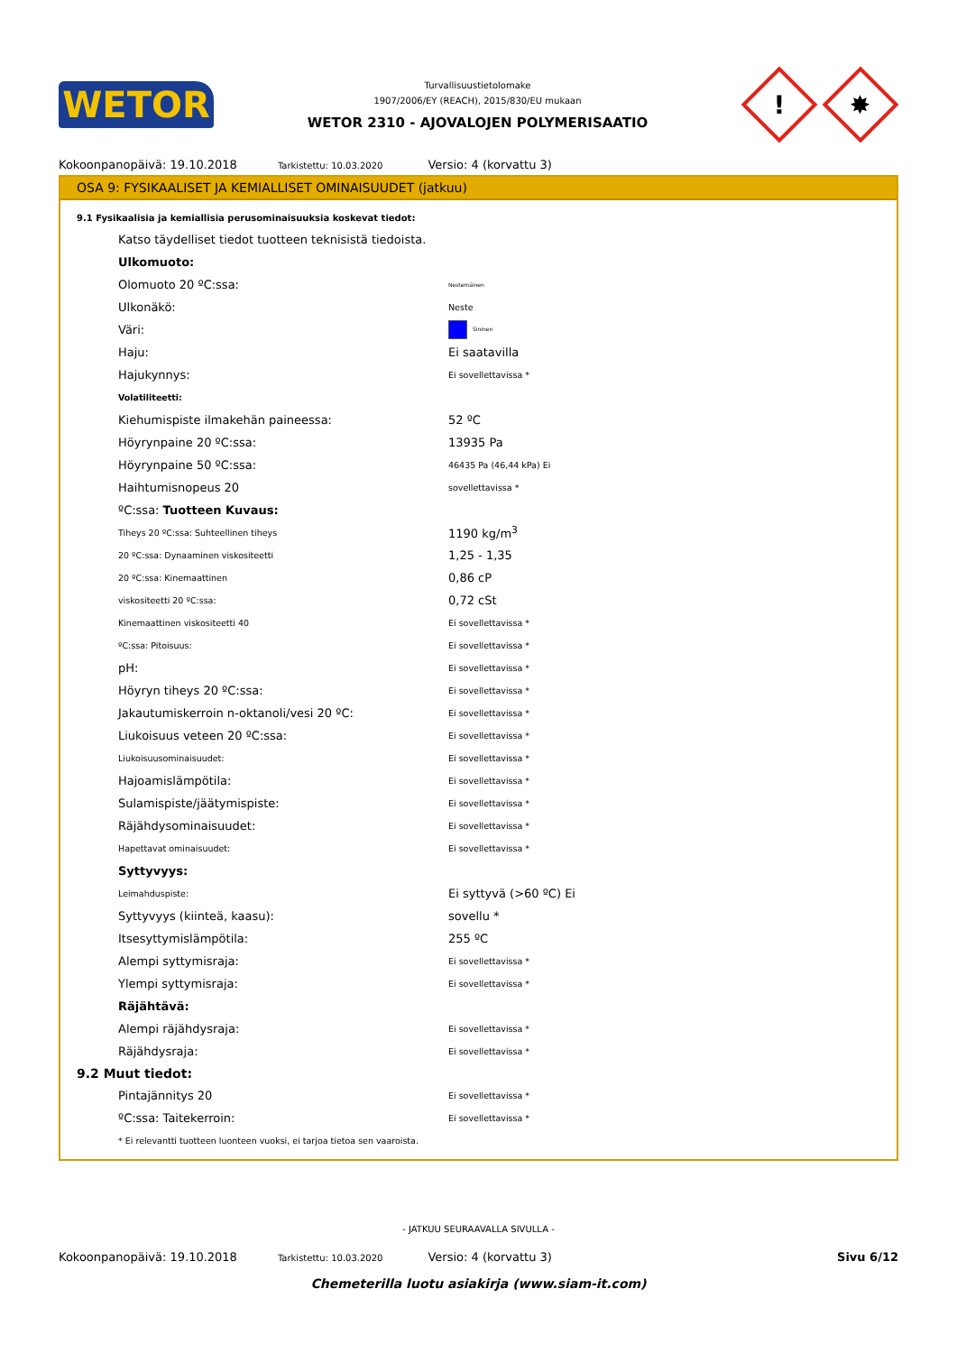WETOR
Turvallisuustietolomake
1907/2006/EY (REACH), 2015/830/EU mukaan
WETOR 2310 - AJOVALOJEN POLYMERISAATIO
!
✸
Kokoonpanopäivä: 19.10.2018 Tarkistettu: 10.03.2020 Versio: 4 (korvattu 3)
OSA 9: FYSIKAALISET JA KEMIALLISET OMINAISUUDET (jatkuu)
9.1 Fysikaalisia ja kemiallisia perusominaisuuksia koskevat tiedot:
| Katso täydelliset tiedot tuotteen teknisistä tiedoista. | |
| Ulkomuoto: | |
| Olomuoto 20 ºC:ssa: | Nestemäinen |
| Ulkonäkö: | Neste |
| Väri: | Sininen |
| Haju: | Ei saatavilla |
| Hajukynnys: | Ei sovellettavissa * |
| Volatiliteetti: | |
| Kiehumispiste ilmakehän paineessa: | 52 ºC |
| Höyrynpaine 20 ºC:ssa: | 13935 Pa |
| Höyrynpaine 50 ºC:ssa: | 46435 Pa (46,44 kPa) Ei |
| Haihtumisnopeus 20 | sovellettavissa * |
| ºC:ssa: Tuotteen Kuvaus: | |
| Tiheys 20 ºC:ssa: Suhteellinen tiheys | 1190 kg/m<sup>3</sup> |
| 20 ºC:ssa: Dynaaminen viskositeetti | 1,25 - 1,35 |
| 20 ºC:ssa: Kinemaattinen | 0,86 cP |
| viskositeetti 20 ºC:ssa: | 0,72 cSt |
| Kinemaattinen viskositeetti 40 | Ei sovellettavissa * |
| ºC:ssa: Pitoisuus: | Ei sovellettavissa * |
| pH: | Ei sovellettavissa * |
| Höyryn tiheys 20 ºC:ssa: | Ei sovellettavissa * |
| Jakautumiskerroin n-oktanoli/vesi 20 ºC: | Ei sovellettavissa * |
| Liukoisuus veteen 20 ºC:ssa: | Ei sovellettavissa * |
| Liukoisuusominaisuudet: | Ei sovellettavissa * |
| Hajoamislämpötila: | Ei sovellettavissa * |
| Sulamispiste/jäätymispiste: | Ei sovellettavissa * |
| Räjähdysominaisuudet: | Ei sovellettavissa * |
| Hapettavat ominaisuudet: | Ei sovellettavissa * |
| Syttyvyys: | |
| Leimahduspiste: | Ei syttyvä (>60 ºC) Ei |
| Syttyvyys (kiinteä, kaasu): | sovellu * |
| Itsesyttymislämpötila: | 255 ºC |
| Alempi syttymisraja: | Ei sovellettavissa * |
| Ylempi syttymisraja: | Ei sovellettavissa * |
| Räjähtävä: | |
| Alempi räjähdysraja: | Ei sovellettavissa * |
| Räjähdysraja: | Ei sovellettavissa * |
9.2 Muut tiedot:
| Pintajännitys 20 | Ei sovellettavissa * |
| ºC:ssa: Taitekerroin: | Ei sovellettavissa * |
| * Ei relevantti tuotteen luonteen vuoksi, ei tarjoa tietoa sen vaaroista. | |
- JATKUU SEURAAVALLA SIVULLA -
Kokoonpanopäivä: 19.10.2018 Tarkistettu: 10.03.2020 Versio: 4 (korvattu 3) Sivu 6/12
Chemeterilla luotu asiakirja (www.siam-it.com)